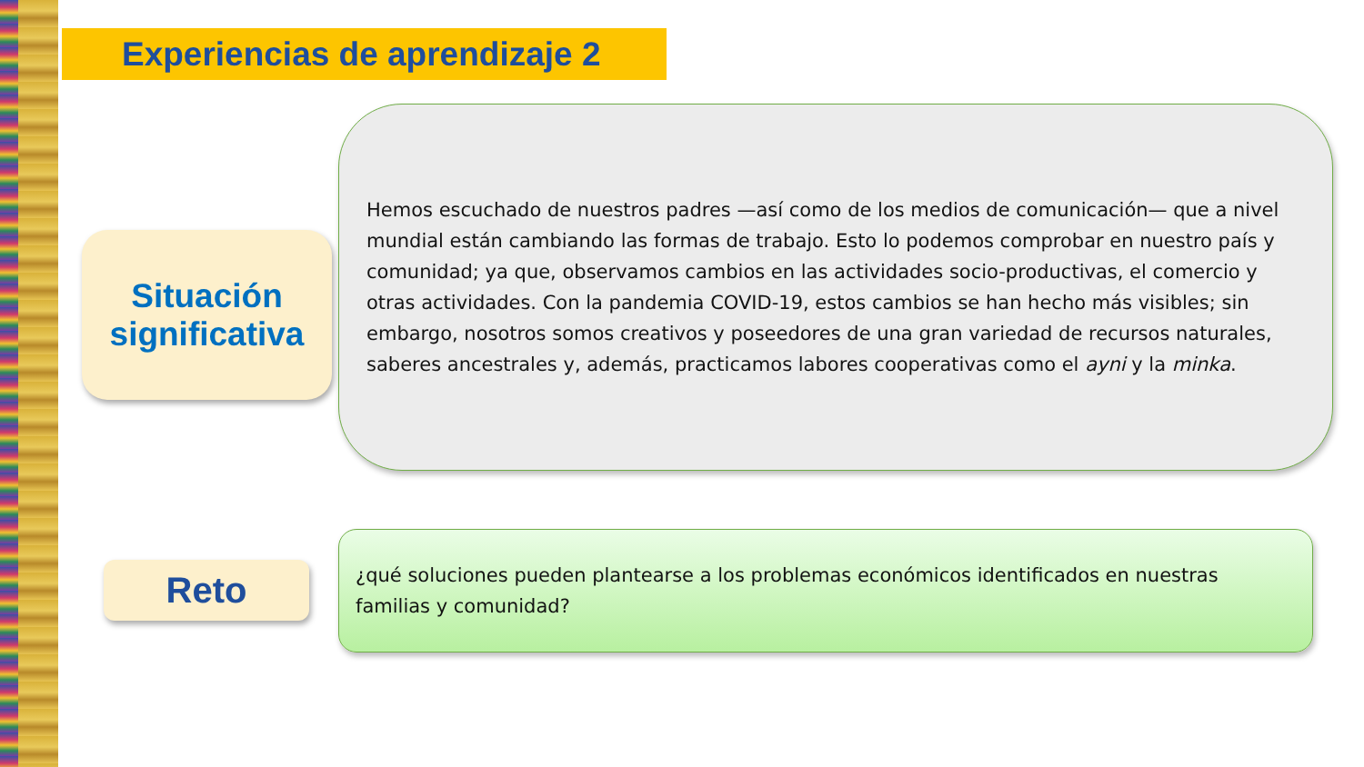Experiencias de aprendizaje 2
Situación
significativa
Hemos escuchado de nuestros padres —así como de los medios de comunicación— que a nivel mundial están cambiando las formas de trabajo. Esto lo podemos comprobar en nuestro país y comunidad; ya que, observamos cambios en las actividades socio-productivas, el comercio y otras actividades. Con la pandemia COVID-19, estos cambios se han hecho más visibles; sin embargo, nosotros somos creativos y poseedores de una gran variedad de recursos naturales, saberes ancestrales y, además, practicamos labores cooperativas como el ayni y la minka.
Reto
¿qué soluciones pueden plantearse a los problemas económicos identificados en nuestras familias y comunidad?